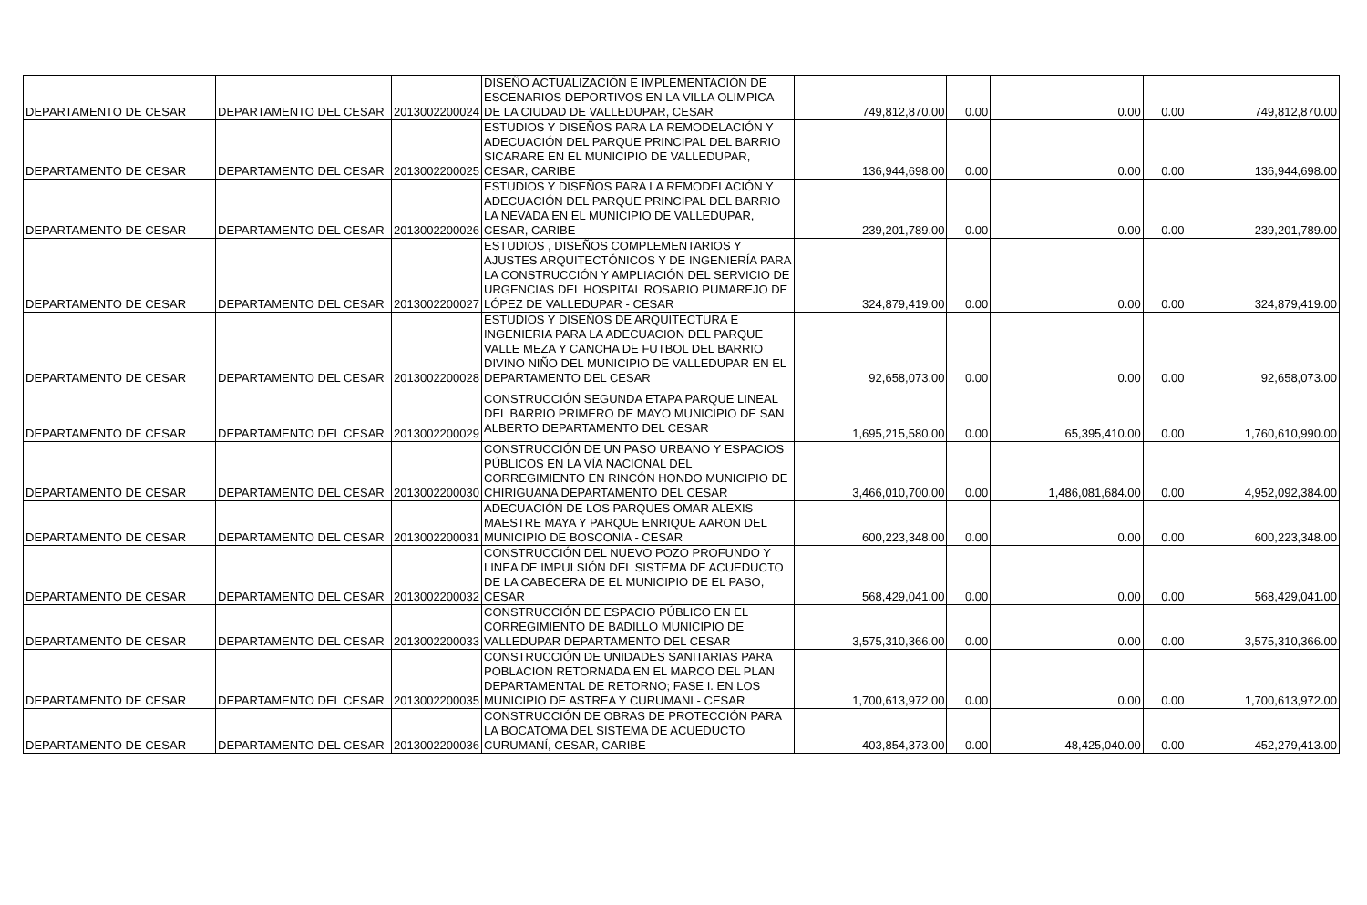| DEPARTAMENTO DE CESAR | DEPARTAMENTO DEL CESAR | 2013002200024 | DISEÑO ACTUALIZACIÓN E IMPLEMENTACIÓN DE ESCENARIOS DEPORTIVOS EN LA VILLA OLIMPICA DE LA CIUDAD DE VALLEDUPAR, CESAR | 749,812,870.00 | 0.00 | 0.00 | 0.00 | 749,812,870.00 |
| DEPARTAMENTO DE CESAR | DEPARTAMENTO DEL CESAR | 2013002200025 | ESTUDIOS Y DISEÑOS PARA LA REMODELACIÓN Y ADECUACIÓN DEL PARQUE PRINCIPAL DEL BARRIO SICARARE EN EL MUNICIPIO DE VALLEDUPAR, CESAR, CARIBE | 136,944,698.00 | 0.00 | 0.00 | 0.00 | 136,944,698.00 |
| DEPARTAMENTO DE CESAR | DEPARTAMENTO DEL CESAR | 2013002200026 | ESTUDIOS Y DISEÑOS PARA LA REMODELACIÓN Y ADECUACIÓN DEL PARQUE PRINCIPAL DEL BARRIO LA NEVADA EN EL MUNICIPIO DE VALLEDUPAR, CESAR, CARIBE | 239,201,789.00 | 0.00 | 0.00 | 0.00 | 239,201,789.00 |
| DEPARTAMENTO DE CESAR | DEPARTAMENTO DEL CESAR | 2013002200027 | ESTUDIOS , DISEÑOS COMPLEMENTARIOS Y AJUSTES ARQUITECTÓNICOS Y DE INGENIERÍA PARA LA CONSTRUCCIÓN Y AMPLIACIÓN DEL SERVICIO DE URGENCIAS DEL HOSPITAL ROSARIO PUMAREJO DE LÓPEZ DE VALLEDUPAR - CESAR | 324,879,419.00 | 0.00 | 0.00 | 0.00 | 324,879,419.00 |
| DEPARTAMENTO DE CESAR | DEPARTAMENTO DEL CESAR | 2013002200028 | ESTUDIOS Y DISEÑOS DE ARQUITECTURA E INGENIERIA PARA LA ADECUACION DEL PARQUE VALLE MEZA Y CANCHA DE FUTBOL DEL BARRIO DIVINO NIÑO DEL MUNICIPIO DE VALLEDUPAR EN EL DEPARTAMENTO DEL CESAR | 92,658,073.00 | 0.00 | 0.00 | 0.00 | 92,658,073.00 |
| DEPARTAMENTO DE CESAR | DEPARTAMENTO DEL CESAR | 2013002200029 | CONSTRUCCIÓN SEGUNDA ETAPA PARQUE LINEAL DEL BARRIO PRIMERO DE MAYO MUNICIPIO DE SAN ALBERTO DEPARTAMENTO DEL CESAR | 1,695,215,580.00 | 0.00 | 65,395,410.00 | 0.00 | 1,760,610,990.00 |
| DEPARTAMENTO DE CESAR | DEPARTAMENTO DEL CESAR | 2013002200030 | CONSTRUCCIÓN DE UN PASO URBANO Y ESPACIOS PÚBLICOS EN LA VÍA NACIONAL DEL CORREGIMIENTO EN RINCÓN HONDO MUNICIPIO DE CHIRIGUANA DEPARTAMENTO DEL CESAR | 3,466,010,700.00 | 0.00 | 1,486,081,684.00 | 0.00 | 4,952,092,384.00 |
| DEPARTAMENTO DE CESAR | DEPARTAMENTO DEL CESAR | 2013002200031 | ADECUACIÓN DE LOS PARQUES OMAR ALEXIS MAESTRE MAYA Y PARQUE ENRIQUE AARON DEL MUNICIPIO DE BOSCONIA - CESAR | 600,223,348.00 | 0.00 | 0.00 | 0.00 | 600,223,348.00 |
| DEPARTAMENTO DE CESAR | DEPARTAMENTO DEL CESAR | 2013002200032 | CONSTRUCCIÓN DEL NUEVO POZO PROFUNDO Y LINEA DE IMPULSIÓN DEL SISTEMA DE ACUEDUCTO DE LA CABECERA DE EL MUNICIPIO DE EL PASO, CESAR | 568,429,041.00 | 0.00 | 0.00 | 0.00 | 568,429,041.00 |
| DEPARTAMENTO DE CESAR | DEPARTAMENTO DEL CESAR | 2013002200033 | CONSTRUCCIÓN DE ESPACIO PÚBLICO EN EL CORREGIMIENTO DE BADILLO MUNICIPIO DE VALLEDUPAR DEPARTAMENTO DEL CESAR | 3,575,310,366.00 | 0.00 | 0.00 | 0.00 | 3,575,310,366.00 |
| DEPARTAMENTO DE CESAR | DEPARTAMENTO DEL CESAR | 2013002200035 | CONSTRUCCIÓN DE UNIDADES SANITARIAS PARA POBLACION RETORNADA EN EL MARCO DEL PLAN DEPARTAMENTAL DE RETORNO; FASE I. EN LOS MUNICIPIO DE ASTREA Y CURUMANI - CESAR | 1,700,613,972.00 | 0.00 | 0.00 | 0.00 | 1,700,613,972.00 |
| DEPARTAMENTO DE CESAR | DEPARTAMENTO DEL CESAR | 2013002200036 | CONSTRUCCIÓN DE OBRAS DE PROTECCIÓN PARA LA BOCATOMA DEL SISTEMA DE ACUEDUCTO CURUMANÍ, CESAR, CARIBE | 403,854,373.00 | 0.00 | 48,425,040.00 | 0.00 | 452,279,413.00 |